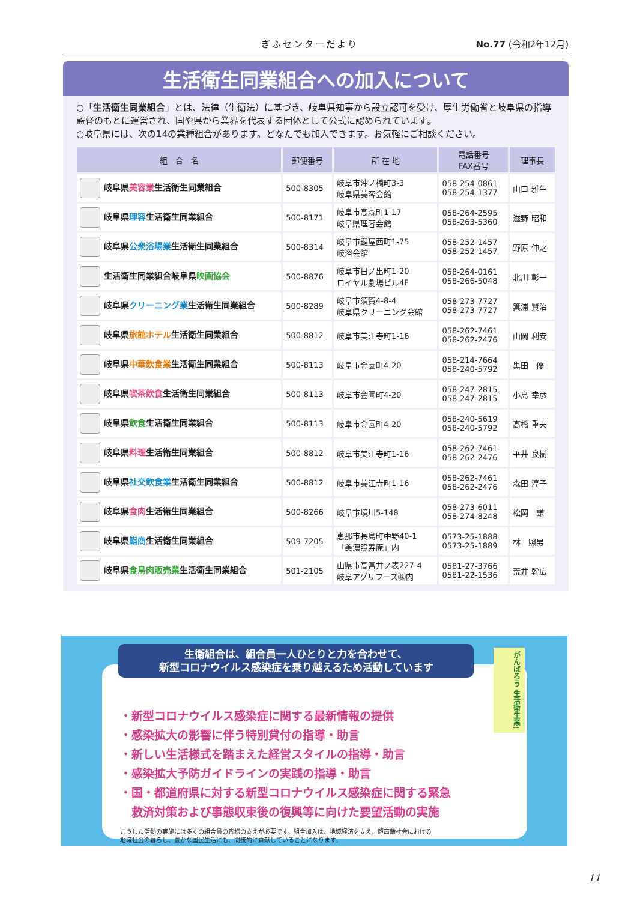ぎふセンターだより No.77 (令和2年12月)
生活衛生同業組合への加入について
○「生活衛生同業組合」とは、法律（生衛法）に基づき、岐阜県知事から設立認可を受け、厚生労働省と岐阜県の指導監督のもとに運営され、国や県から業界を代表する団体として公式に認められています。
○岐阜県には、次の14の業種組合があります。どなたでも加入できます。お気軽にご相談ください。
| 組 合 名 | 郵便番号 | 所 在 地 | 電話番号 FAX番号 | 理事長 |
| --- | --- | --- | --- | --- |
| 岐阜県 美容業 生活衛生同業組合 | 500-8305 | 岐阜市沖ノ橋町3-3 岐阜県美容会館 | 058-254-0861 058-254-1377 | 山口 雅生 |
| 岐阜県 理容 生活衛生同業組合 | 500-8171 | 岐阜市高森町1-17 岐阜県理容会館 | 058-264-2595 058-263-5360 | 滋野 昭和 |
| 岐阜県 公衆浴場業 生活衛生同業組合 | 500-8314 | 岐阜市鍵屋西町1-75 岐浴会館 | 058-252-1457 058-252-1457 | 野原 伸之 |
| 生活衛生同業組合岐阜県 映画協会 | 500-8876 | 岐阜市日ノ出町1-20 ロイヤル劇場ビル4F | 058-264-0161 058-266-5048 | 北川 彰一 |
| 岐阜県 クリーニング業 生活衛生同業組合 | 500-8289 | 岐阜市須賀4-8-4 岐阜県クリーニング会館 | 058-273-7727 058-273-7727 | 箕浦 賢治 |
| 岐阜県 旅館ホテル 生活衛生同業組合 | 500-8812 | 岐阜市美江寺町1-16 | 058-262-7461 058-262-2476 | 山岡 利安 |
| 岐阜県 中華飲食業 生活衛生同業組合 | 500-8113 | 岐阜市金園町4-20 | 058-214-7664 058-240-5792 | 黒田 優 |
| 岐阜県 喫茶飲食 生活衛生同業組合 | 500-8113 | 岐阜市金園町4-20 | 058-247-2815 058-247-2815 | 小島 幸彦 |
| 岐阜県 飲食 生活衛生同業組合 | 500-8113 | 岐阜市金園町4-20 | 058-240-5619 058-240-5792 | 髙橋 重夫 |
| 岐阜県 料理 生活衛生同業組合 | 500-8812 | 岐阜市美江寺町1-16 | 058-262-7461 058-262-2476 | 平井 良樹 |
| 岐阜県 社交飲食業 生活衛生同業組合 | 500-8812 | 岐阜市美江寺町1-16 | 058-262-7461 058-262-2476 | 森田 淳子 |
| 岐阜県 食肉 生活衛生同業組合 | 500-8266 | 岐阜市境川5-148 | 058-273-6011 058-274-8248 | 松岡 謙 |
| 岐阜県 鮨商 生活衛生同業組合 | 509-7205 | 恵那市長島町中野40-1 「美濃照寿庵」内 | 0573-25-1888 0573-25-1889 | 林 照男 |
| 岐阜県 食鳥肉販売業 生活衛生同業組合 | 501-2105 | 山県市高富井ノ表227-4 岐阜アグリフーズ㈱内 | 0581-27-3766 0581-22-1536 | 荒井 幹広 |
・新型コロナウイルス感染症に関する最新情報の提供
・感染拡大の影響に伴う特別貸付の指導・助言
・新しい生活様式を踏まえた経営スタイルの指導・助言
・感染拡大予防ガイドラインの実践の指導・助言
・国・都道府県に対する新型コロナウイルス感染症に関する緊急
　救済対策および事態収束後の復興等に向けた要望活動の実施
こうした活動の実施には多くの組合員の皆様の支えが必要です。組合加入は、地域経済を支え、超高齢社会における
地域社会の暮らし、豊かな国民生活にも、間接的に貢献していることになります。
生衛組合は、組合員一人ひとりと力を合わせて、
新型コロナウイルス感染症を乗り越えるため活動しています
がんばろう 生活衛生業!
11